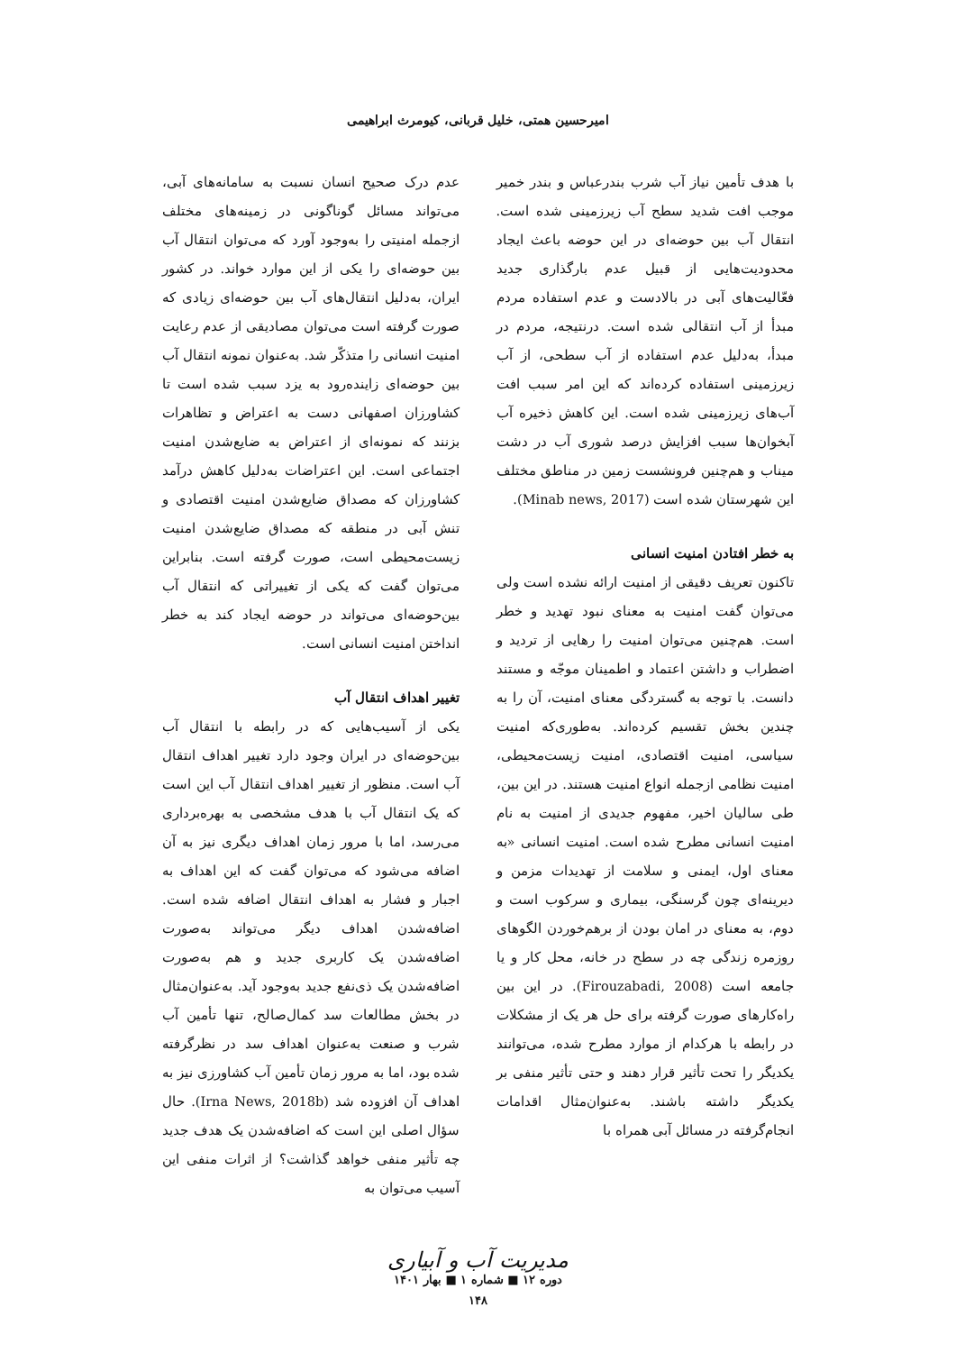امیرحسین همتی، خلیل قربانی، کیومرث ابراهیمی
با هدف تأمین نیاز آب شرب بندرعباس و بندر خمیر موجب افت شدید سطح آب زیرزمینی شده است. انتقال آب بین حوضه‌ای در این حوضه باعث ایجاد محدودیت‌هایی از قبیل عدم بارگذاری جدید فعّالیت‌های آبی در بالادست و عدم استفاده مردم مبدأ از آب انتقالی شده است. درنتیجه، مردم در مبدأ، به‌دلیل عدم استفاده از آب سطحی، از آب زیرزمینی استفاده کرده‌اند که این امر سبب افت آب‌های زیرزمینی شده است. این کاهش ذخیره آب آبخوان‌ها سبب افزایش درصد شوری آب در دشت میناب و هم‌چنین فرونشست زمین در مناطق مختلف این شهرستان شده است (Minab news, 2017).
به خطر افتادن امنیت انسانی
تاکنون تعریف دقیقی از امنیت ارائه نشده است ولی می‌توان گفت امنیت به معنای نبود تهدید و خطر است. هم‌چنین می‌توان امنیت را رهایی از تردید و اضطراب و داشتن اعتماد و اطمینان موجّه و مستند دانست. با توجه به گستردگی معنای امنیت، آن را به چندین بخش تقسیم کرده‌اند. به‌طوری‌که امنیت سیاسی، امنیت اقتصادی، امنیت زیست‌محیطی، امنیت نظامی ازجمله انواع امنیت هستند. در این بین، طی سالیان اخیر، مفهوم جدیدی از امنیت به نام امنیت انسانی مطرح شده است. امنیت انسانی «به معنای اول، ایمنی و سلامت از تهدیدات مزمن و دیرینه‌ای چون گرسنگی، بیماری و سرکوب است و دوم، به معنای در امان بودن از برهم‌خوردن الگوهای روزمره زندگی چه در سطح در خانه، محل کار و یا جامعه است (Firouzabadi, 2008). در این بین راه‌کارهای صورت گرفته برای حل هر یک از مشکلات در رابطه با هرکدام از موارد مطرح شده، می‌توانند یکدیگر را تحت تأثیر قرار دهند و حتی تأثیر منفی بر یکدیگر داشته باشند. به‌عنوان‌مثال اقدامات انجام‌گرفته در مسائل آبی همراه با
عدم درک صحیح انسان نسبت به سامانه‌های آبی، می‌تواند مسائل گوناگونی در زمینه‌های مختلف ازجمله امنیتی را به‌وجود آورد که می‌توان انتقال آب بین حوضه‌ای را یکی از این موارد خواند. در کشور ایران، به‌دلیل انتقال‌های آب بین حوضه‌ای زیادی که صورت گرفته است می‌توان مصادیقی از عدم رعایت امنیت انسانی را متذکّر شد. به‌عنوان نمونه انتقال آب بین حوضه‌ای زاینده‌رود به یزد سبب شده است تا کشاورزان اصفهانی دست به اعتراض و تظاهرات بزنند که نمونه‌ای از اعتراض به ضایع‌شدن امنیت اجتماعی است. این اعتراضات به‌دلیل کاهش درآمد کشاورزان که مصداق ضایع‌شدن امنیت اقتصادی و تنش آبی در منطقه که مصداق ضایع‌شدن امنیت زیست‌محیطی است، صورت گرفته است. بنابراین می‌توان گفت که یکی از تغییراتی که انتقال آب بین‌حوضه‌ای می‌تواند در حوضه ایجاد کند به خطر انداختن امنیت انسانی است.
تغییر اهداف انتقال آب
یکی از آسیب‌هایی که در رابطه با انتقال آب بین‌حوضه‌ای در ایران وجود دارد تغییر اهداف انتقال آب است. منظور از تغییر اهداف انتقال آب این است که یک انتقال آب با هدف مشخصی به بهره‌برداری می‌رسد، اما با مرور زمان اهداف دیگری نیز به آن اضافه می‌شود که می‌توان گفت که این اهداف به اجبار و فشار به اهداف انتقال اضافه شده است. اضافه‌شدن اهداف دیگر می‌تواند به‌صورت اضافه‌شدن یک کاربری جدید و هم به‌صورت اضافه‌شدن یک ذی‌نفع جدید به‌وجود آید. به‌عنوان‌مثال در بخش مطالعات سد کمال‌صالح، تنها تأمین آب شرب و صنعت به‌عنوان اهداف سد در نظرگرفته شده بود، اما به مرور زمان تأمین آب کشاورزی نیز به اهداف آن افزوده شد (Irna News, 2018b). حال سؤال اصلی این است که اضافه‌شدن یک هدف جدید چه تأثیر منفی خواهد گذاشت؟ از اثرات منفی این آسیب می‌توان به
مدیریت آب و آبیاری
دوره ۱۲ ■ شماره ۱ ■ بهار ۱۴۰۱
۱۴۸